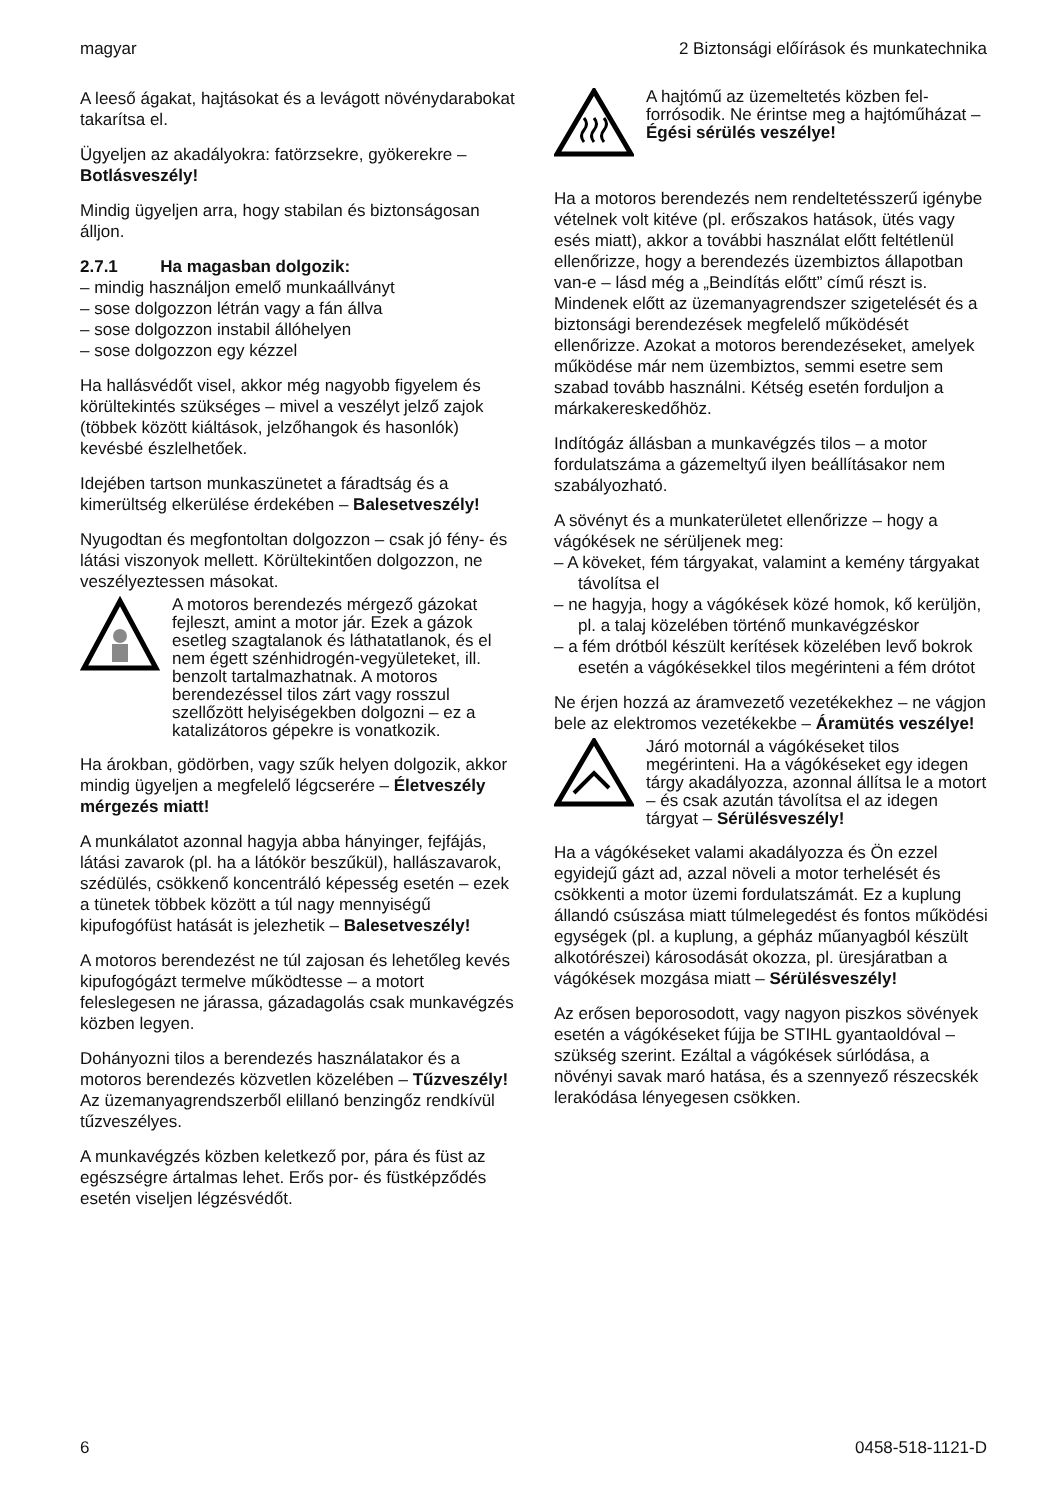magyar 2 Biztonsági előírások és munkatechnika
A leeső ágakat, hajtásokat és a levágott növény­darabokat takarítsa el.
Ügyeljen az akadályokra: fatörzsekre, gyöke­rekre – Botlásveszély!
Mindig ügyeljen arra, hogy stabilan és biztonsá­gosan álljon.
2.7.1 Ha magasban dolgozik:
– mindig használjon emelő munkaállványt
– sose dolgozzon létrán vagy a fán állva
– sose dolgozzon instabil állóhelyen
– sose dolgozzon egy kézzel
Ha hallásvédőt visel, akkor még nagyobb figye­lem és körültekintés szükséges – mivel a veszélyt jelző zajok (többek között kiáltások, jel­zőhangok és hasonlók) kevésbé észlelhetőek.
Idejében tartson munkaszünetet a fáradtság és a kimerültség elkerülése érdekében – Balesetve­szély!
Nyugodtan és megfontoltan dolgozzon – csak jó fény- és látási viszonyok mellett. Körültekintően dolgozzon, ne veszélyeztessen másokat.
A motoros berendezés mérgező gáz­okat fejleszt, amint a motor jár. Ezek a gázok esetleg szagtalanok és látha­tatlanok, és el nem égett szénhidro­gén-vegyületeket, ill. benzolt tartal­mazhatnak. A motoros berendezéssel tilos zárt vagy rosszul szellőzött helyi­ségekben dolgozni – ez a katalizáto­ros gépekre is vonatkozik.
Ha árokban, gödörben, vagy szűk helyen dolgo­zik, akkor mindig ügyeljen a megfelelő légcse­rére – Életveszély mérgezés miatt!
A munkálatot azonnal hagyja abba hányinger, fejfájás, látási zavarok (pl. ha a látókör beszű­kül), hallászavarok, szédülés, csökkenő koncent­ráló képesség esetén – ezek a tünetek többek között a túl nagy mennyiségű kipufogófüst hatá­sát is jelezhetik – Balesetveszély!
A motoros berendezést ne túl zajosan és lehető­leg kevés kipufogógázt termelve működtesse – a motort feleslegesen ne járassa, gázadagolás csak munkavégzés közben legyen.
Dohányozni tilos a berendezés használatakor és a motoros berendezés közvetlen közelében – Tűzveszély! Az üzemanyagrendszerből elillanó benzingőz rendkívül tűzveszélyes.
A munkavégzés közben keletkező por, pára és füst az egészségre ártalmas lehet. Erős por- és füstképződés esetén viseljen légzésvédőt.
A hajtómű az üzemeltetés közben fel­forrósodik. Ne érintse meg a hajtómű­házat – Égési sérülés veszélye!
Ha a motoros berendezés nem rendeltetésszerű igénybe vételnek volt kitéve (pl. erőszakos hatá­sok, ütés vagy esés miatt), akkor a további hasz­nálat előtt feltétlenül ellenőrizze, hogy a beren­dezés üzembiztos állapotban van-e – lásd még a „Beindítás előtt” című részt is. Mindenek előtt az üzemanyagrendszer szigetelését és a biztonsági berendezések megfelelő működését ellenőrizze. Azokat a motoros berendezéseket, amelyek működése már nem üzembiztos, semmi esetre sem szabad tovább használni. Kétség esetén forduljon a márkakereskedőhöz.
Indítógáz állásban a munkavégzés tilos – a motor fordulatszáma a gázemeltyű ilyen beállítá­sakor nem szabályozható.
A sövényt és a munkaterületet ellenőrizze – hogy a vágókések ne sérüljenek meg:
– A köveket, fém tárgyakat, valamint a kemény tárgyakat távolítsa el
– ne hagyja, hogy a vágókések közé homok, kő kerüljön, pl. a talaj közelében történő munka­végzéskor
– a fém drótból készült kerítések közelében levő bokrok esetén a vágókésekkel tilos megérin­teni a fém drótot
Ne érjen hozzá az áramvezető vezetékekhez – ne vágjon bele az elektromos vezetékekbe – Áramütés veszélye!
Járó motornál a vágókéseket tilos megérinteni. Ha a vágókéseket egy idegen tárgy akadályozza, azonnal állítsa le a motort – és csak azután távolítsa el az idegen tárgyat – Sérü­lésveszély!
Ha a vágókéseket valami akadályozza és Ön ezzel egyidejű gázt ad, azzal növeli a motor ter­helését és csökkenti a motor üzemi fordulatszá­mát. Ez a kuplung állandó csúszása miatt túlme­legedést és fontos működési egységek (pl. a kuplung, a gépház műanyagból készült alkotóré­szei) károsodását okozza, pl. üresjáratban a vágókések mozgása miatt – Sérülésveszély!
Az erősen beporosodott, vagy nagyon piszkos sövények esetén a vágókéseket fújja be STIHL gyantaoldóval – szükség szerint. Ezáltal a vágó­kések súrlódása, a növényi savak maró hatása, és a szennyező részecskék lerakódása lényege­sen csökken.
6 0458-518-1121-D